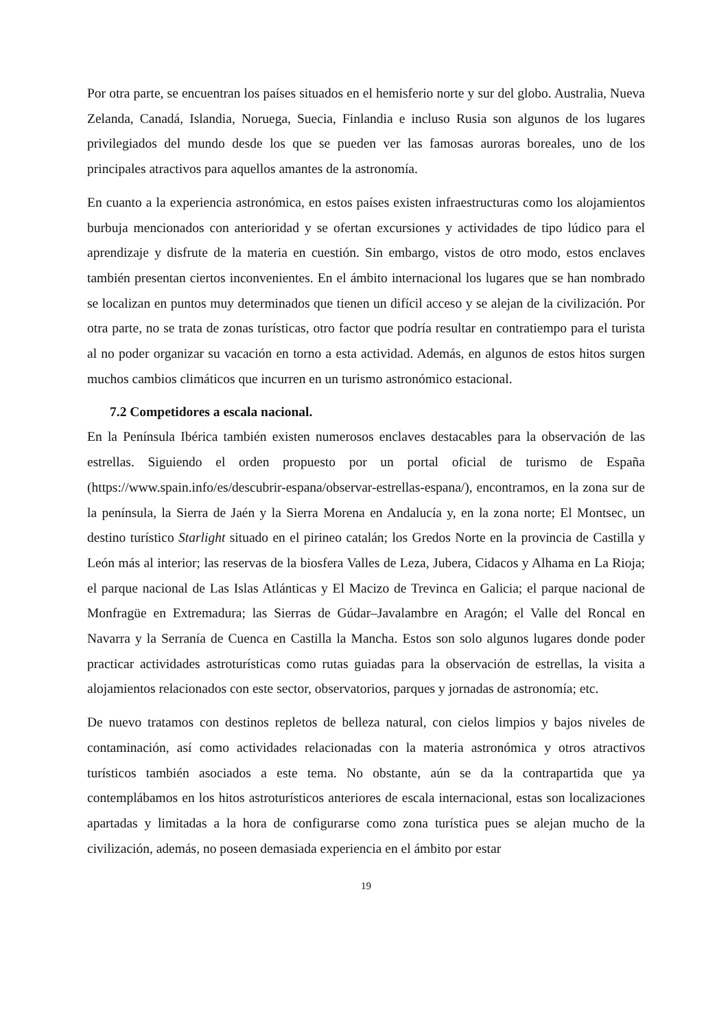Por otra parte, se encuentran los países situados en el hemisferio norte y sur del globo. Australia, Nueva Zelanda, Canadá, Islandia, Noruega, Suecia, Finlandia e incluso Rusia son algunos de los lugares privilegiados del mundo desde los que se pueden ver las famosas auroras boreales, uno de los principales atractivos para aquellos amantes de la astronomía.
En cuanto a la experiencia astronómica, en estos países existen infraestructuras como los alojamientos burbuja mencionados con anterioridad y se ofertan excursiones y actividades de tipo lúdico para el aprendizaje y disfrute de la materia en cuestión. Sin embargo, vistos de otro modo, estos enclaves también presentan ciertos inconvenientes. En el ámbito internacional los lugares que se han nombrado se localizan en puntos muy determinados que tienen un difícil acceso y se alejan de la civilización. Por otra parte, no se trata de zonas turísticas, otro factor que podría resultar en contratiempo para el turista al no poder organizar su vacación en torno a esta actividad. Además, en algunos de estos hitos surgen muchos cambios climáticos que incurren en un turismo astronómico estacional.
7.2 Competidores a escala nacional.
En la Península Ibérica también existen numerosos enclaves destacables para la observación de las estrellas. Siguiendo el orden propuesto por un portal oficial de turismo de España (https://www.spain.info/es/descubrir-espana/observar-estrellas-espana/), encontramos, en la zona sur de la península, la Sierra de Jaén y la Sierra Morena en Andalucía y, en la zona norte; El Montsec, un destino turístico Starlight situado en el pirineo catalán; los Gredos Norte en la provincia de Castilla y León más al interior; las reservas de la biosfera Valles de Leza, Jubera, Cidacos y Alhama en La Rioja; el parque nacional de Las Islas Atlánticas y El Macizo de Trevinca en Galicia; el parque nacional de Monfragüe en Extremadura; las Sierras de Gúdar–Javalambre en Aragón; el Valle del Roncal en Navarra y la Serranía de Cuenca en Castilla la Mancha. Estos son solo algunos lugares donde poder practicar actividades astroturísticas como rutas guiadas para la observación de estrellas, la visita a alojamientos relacionados con este sector, observatorios, parques y jornadas de astronomía; etc.
De nuevo tratamos con destinos repletos de belleza natural, con cielos limpios y bajos niveles de contaminación, así como actividades relacionadas con la materia astronómica y otros atractivos turísticos también asociados a este tema. No obstante, aún se da la contrapartida que ya contemplábamos en los hitos astroturísticos anteriores de escala internacional, estas son localizaciones apartadas y limitadas a la hora de configurarse como zona turística pues se alejan mucho de la civilización, además, no poseen demasiada experiencia en el ámbito por estar
19